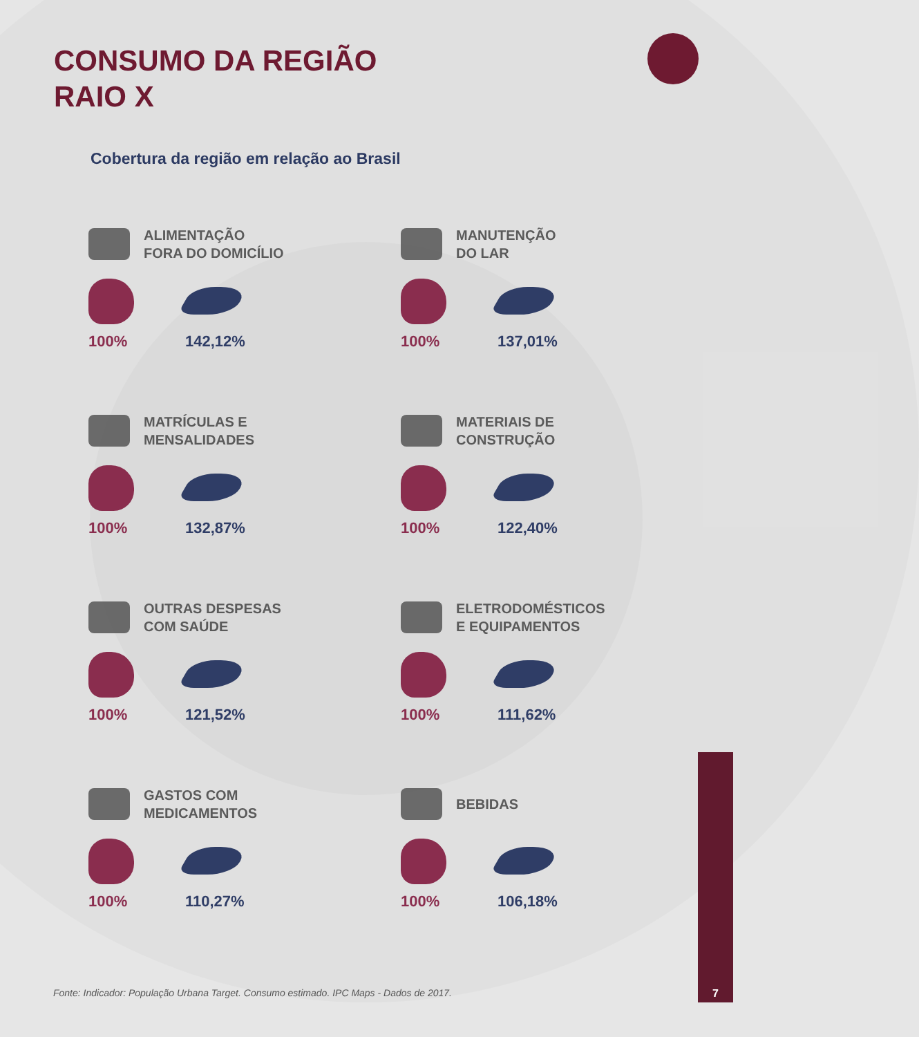CONSUMO DA REGIÃO
RAIO X
Cobertura da região em relação ao Brasil
ALIMENTAÇÃO
FORA DO DOMICÍLIO
100%
142,12%
MANUTENÇÃO
DO LAR
100%
137,01%
MATRÍCULAS E
MENSALIDADES
100%
132,87%
MATERIAIS DE
CONSTRUÇÃO
100%
122,40%
OUTRAS DESPESAS
COM SAÚDE
100%
121,52%
ELETRODOMÉSTICOS
E EQUIPAMENTOS
100%
111,62%
GASTOS COM
MEDICAMENTOS
100%
110,27%
BEBIDAS
100%
106,18%
Fonte: Indicador: População Urbana Target. Consumo estimado. IPC Maps - Dados de 2017.
7